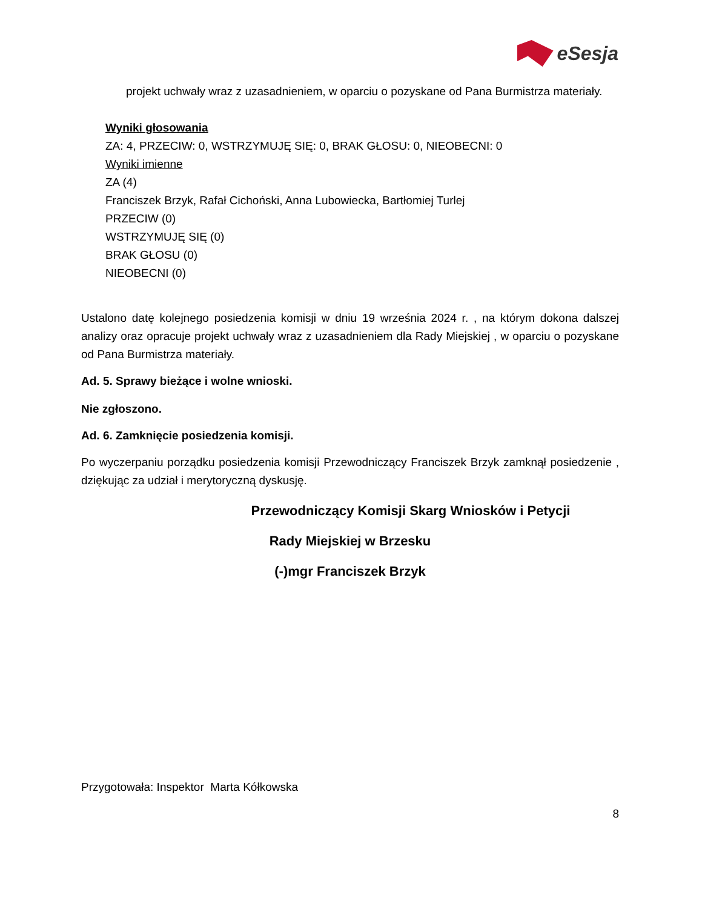eSesja
projekt uchwały wraz z uzasadnieniem, w oparciu o pozyskane od Pana Burmistrza materiały.
Wyniki głosowania
ZA: 4, PRZECIW: 0, WSTRZYMUJĘ SIĘ: 0, BRAK GŁOSU: 0, NIEOBECNI: 0
Wyniki imienne
ZA (4)
Franciszek Brzyk, Rafał Cichoński, Anna Lubowiecka, Bartłomiej Turlej
PRZECIW (0)
WSTRZYMUJĘ SIĘ (0)
BRAK GŁOSU (0)
NIEOBECNI (0)
Ustalono datę kolejnego posiedzenia komisji w dniu 19 września 2024 r. , na którym dokona dalszej analizy oraz opracuje projekt uchwały wraz z uzasadnieniem dla Rady Miejskiej , w oparciu o pozyskane od Pana Burmistrza materiały.
Ad. 5. Sprawy bieżące i wolne wnioski.
Nie zgłoszono.
Ad. 6. Zamknięcie posiedzenia komisji.
Po wyczerpaniu porządku posiedzenia komisji Przewodniczący Franciszek Brzyk zamknął posiedzenie , dziękując za udział i merytoryczną dyskusję.
Przewodniczący Komisji Skarg Wniosków i Petycji
Rady Miejskiej w Brzesku
(-)mgr Franciszek Brzyk
Przygotowała: Inspektor Marta Kółkowska
8